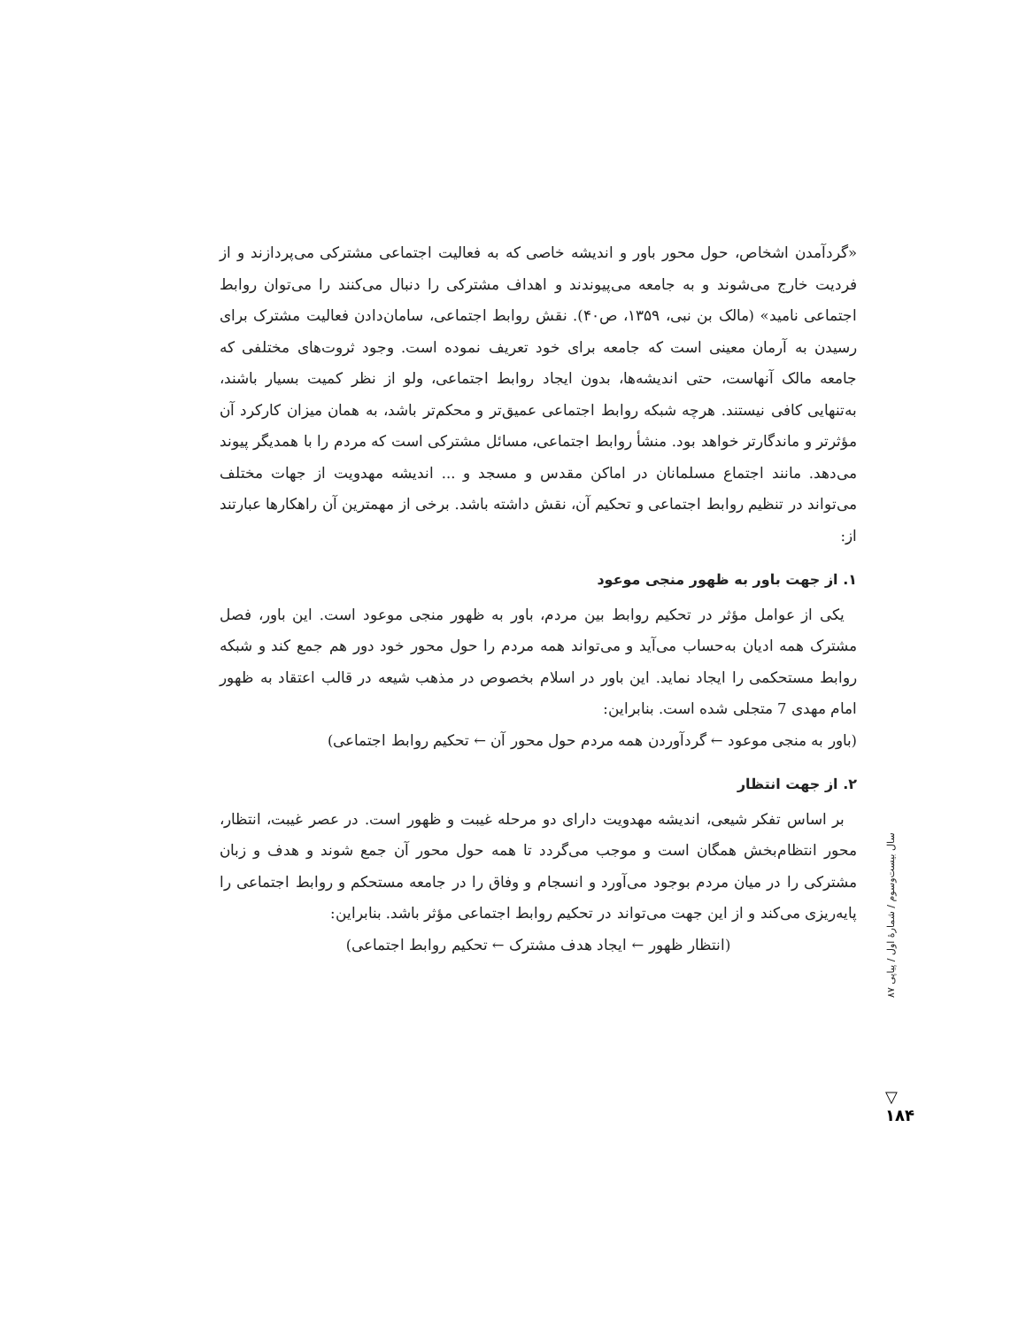«گردآمدن اشخاص، حول محور باور و اندیشه خاصی که به فعالیت اجتماعی مشترکی می‌پردازند و از فردیت خارج می‌شوند و به جامعه می‌پیوندند و اهداف مشترکی را دنبال می‌کنند را می‌توان روابط اجتماعی نامید» (مالک بن نبی، ۱۳۵۹، ص۴۰). نقش روابط اجتماعی، سامان‌دادن فعالیت مشترک برای رسیدن به آرمان معینی است که جامعه برای خود تعریف نموده است. وجود ثروت‌های مختلفی که جامعه مالک آنهاست، حتی اندیشه‌ها، بدون ایجاد روابط اجتماعی، ولو از نظر کمیت بسیار باشند، به‌تنهایی کافی نیستند. هرچه شبکه روابط اجتماعی عمیق‌تر و محکم‌تر باشد، به همان میزان کارکرد آن مؤثرتر و ماندگارتر خواهد بود. منشأ روابط اجتماعی، مسائل مشترکی است که مردم را با همدیگر پیوند می‌دهد. مانند اجتماع مسلمانان در اماکن مقدس و مسجد و ... اندیشه مهدویت از جهات مختلف می‌تواند در تنظیم روابط اجتماعی و تحکیم آن، نقش داشته باشد. برخی از مهمترین آن راهکارها عبارتند از:
۱. از جهت باور به ظهور منجی موعود
یکی از عوامل مؤثر در تحکیم روابط بین مردم، باور به ظهور منجی موعود است. این باور، فصل مشترک همه ادیان به‌حساب می‌آید و می‌تواند همه مردم را حول محور خود دور هم جمع کند و شبکه روابط مستحکمی را ایجاد نماید. این باور در اسلام بخصوص در مذهب شیعه در قالب اعتقاد به ظهور امام مهدی 7 متجلی شده است. بنابراین:
(باور به منجی موعود ← گردآوردن همه مردم حول محور آن ← تحکیم روابط اجتماعی)
۲. از جهت انتظار
بر اساس تفکر شیعی، اندیشه مهدویت دارای دو مرحله غیبت و ظهور است. در عصر غیبت، انتظار، محور انتظام‌بخش همگان است و موجب می‌گردد تا همه حول محور آن جمع شوند و هدف و زبان مشترکی را در میان مردم بوجود می‌آورد و انسجام و وفاق را در جامعه مستحکم و روابط اجتماعی را پایه‌ریزی می‌کند و از این جهت می‌تواند در تحکیم روابط اجتماعی مؤثر باشد. بنابراین:
(انتظار ظهور ← ایجاد هدف مشترک ← تحکیم روابط اجتماعی)
سال بیست‌وسوم / شمارهٔ اول / پیاپی ۸۷
▽
۱۸۴